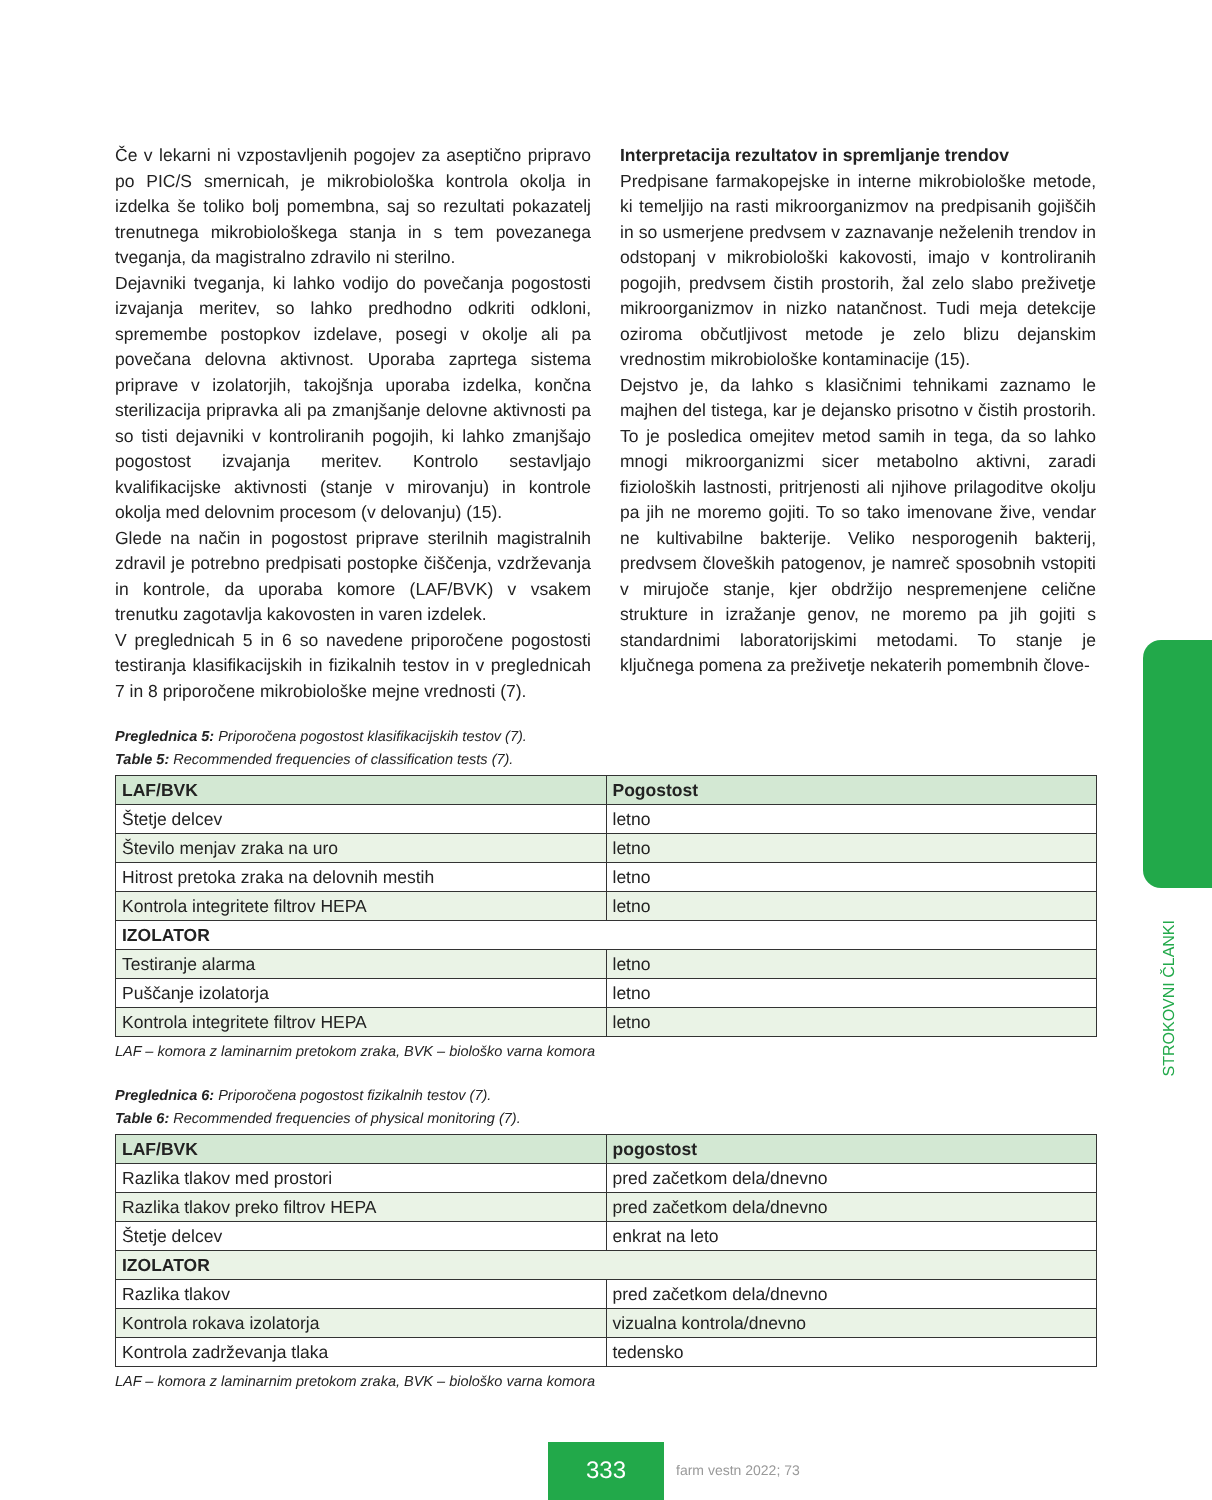Če v lekarni ni vzpostavljenih pogojev za aseptično pripravo po PIC/S smernicah, je mikrobiološka kontrola okolja in izdelka še toliko bolj pomembna, saj so rezultati pokazatelj trenutnega mikrobiološkega stanja in s tem povezanega tveganja, da magistralno zdravilo ni sterilno.
Dejavniki tveganja, ki lahko vodijo do povečanja pogostosti izvajanja meritev, so lahko predhodno odkriti odkloni, spremembe postopkov izdelave, posegi v okolje ali pa povečana delovna aktivnost. Uporaba zaprtega sistema priprave v izolatorjih, takojšnja uporaba izdelka, končna sterilizacija pripravka ali pa zmanjšanje delovne aktivnosti pa so tisti dejavniki v kontroliranih pogojih, ki lahko zmanjšajo pogostost izvajanja meritev. Kontrolo sestavljajo kvalifikacijske aktivnosti (stanje v mirovanju) in kontrole okolja med delovnim procesom (v delovanju) (15).
Glede na način in pogostost priprave sterilnih magistralnih zdravil je potrebno predpisati postopke čiščenja, vzdrževanja in kontrole, da uporaba komore (LAF/BVK) v vsakem trenutku zagotavlja kakovosten in varen izdelek.
V preglednicah 5 in 6 so navedene priporočene pogostosti testiranja klasifikacijskih in fizikalnih testov in v preglednicah 7 in 8 priporočene mikrobiološke mejne vrednosti (7).
Interpretacija rezultatov in spremljanje trendov
Predpisane farmakopejske in interne mikrobiološke metode, ki temeljijo na rasti mikroorganizmov na predpisanih gojiščih in so usmerjene predvsem v zaznavanje neželenih trendov in odstopanj v mikrobiološki kakovosti, imajo v kontroliranih pogojih, predvsem čistih prostorih, žal zelo slabo preživetje mikroorganizmov in nizko natančnost. Tudi meja detekcije oziroma občutljivost metode je zelo blizu dejanskim vrednostim mikrobiološke kontaminacije (15).
Dejstvo je, da lahko s klasičnimi tehnikami zaznamo le majhen del tistega, kar je dejansko prisotno v čistih prostorih. To je posledica omejitev metod samih in tega, da so lahko mnogi mikroorganizmi sicer metabolno aktivni, zaradi fizioloških lastnosti, pritrjenosti ali njihove prilagoditve okolju pa jih ne moremo gojiti. To so tako imenovane žive, vendar ne kultivabilne bakterije. Veliko nesporogenih bakterij, predvsem človeških patogenov, je namreč sposobnih vstopiti v mirujoče stanje, kjer obdržijo nespremenjene celične strukture in izražanje genov, ne moremo pa jih gojiti s standardnimi laboratorijskimi metodami. To stanje je ključnega pomena za preživetje nekaterih pomembnih člove-
Preglednica 5: Priporočena pogostost klasifikacijskih testov (7).
Table 5: Recommended frequencies of classification tests (7).
| LAF/BVK | Pogostost |
| --- | --- |
| Štetje delcev | letno |
| Število menjav zraka na uro | letno |
| Hitrost pretoka zraka na delovnih mestih | letno |
| Kontrola integritete filtrov HEPA | letno |
| IZOLATOR | |
| Testiranje alarma | letno |
| Puščanje izolatorja | letno |
| Kontrola integritete filtrov HEPA | letno |
LAF – komora z laminarnim pretokom zraka, BVK – biološko varna komora
Preglednica 6: Priporočena pogostost fizikalnih testov (7).
Table 6: Recommended frequencies of physical monitoring (7).
| LAF/BVK | pogostost |
| --- | --- |
| Razlika tlakov med prostori | pred začetkom dela/dnevno |
| Razlika tlakov preko filtrov HEPA | pred začetkom dela/dnevno |
| Štetje delcev | enkrat na leto |
| IZOLATOR | |
| Razlika tlakov | pred začetkom dela/dnevno |
| Kontrola rokava izolatorja | vizualna kontrola/dnevno |
| Kontrola zadrževanja tlaka | tedensko |
LAF – komora z laminarnim pretokom zraka, BVK – biološko varna komora
STROKOVNI ČLANKI
333 farm vestn 2022; 73